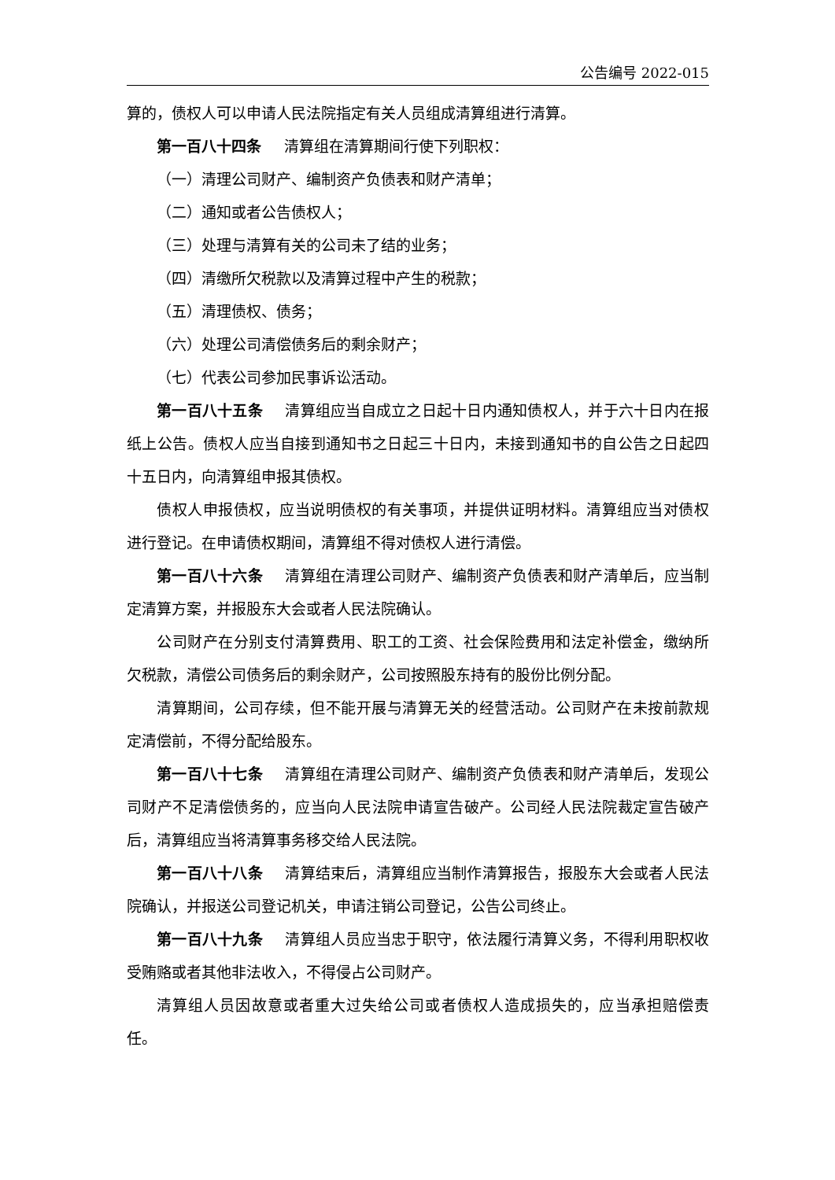公告编号 2022-015
算的，债权人可以申请人民法院指定有关人员组成清算组进行清算。
第一百八十四条 清算组在清算期间行使下列职权：
（一）清理公司财产、编制资产负债表和财产清单；
（二）通知或者公告债权人；
（三）处理与清算有关的公司未了结的业务；
（四）清缴所欠税款以及清算过程中产生的税款；
（五）清理债权、债务；
（六）处理公司清偿债务后的剩余财产；
（七）代表公司参加民事诉讼活动。
第一百八十五条 清算组应当自成立之日起十日内通知债权人，并于六十日内在报纸上公告。债权人应当自接到通知书之日起三十日内，未接到通知书的自公告之日起四十五日内，向清算组申报其债权。
债权人申报债权，应当说明债权的有关事项，并提供证明材料。清算组应当对债权进行登记。在申请债权期间，清算组不得对债权人进行清偿。
第一百八十六条 清算组在清理公司财产、编制资产负债表和财产清单后，应当制定清算方案，并报股东大会或者人民法院确认。
公司财产在分别支付清算费用、职工的工资、社会保险费用和法定补偿金，缴纳所欠税款，清偿公司债务后的剩余财产，公司按照股东持有的股份比例分配。
清算期间，公司存续，但不能开展与清算无关的经营活动。公司财产在未按前款规定清偿前，不得分配给股东。
第一百八十七条 清算组在清理公司财产、编制资产负债表和财产清单后，发现公司财产不足清偿债务的，应当向人民法院申请宣告破产。公司经人民法院裁定宣告破产后，清算组应当将清算事务移交给人民法院。
第一百八十八条 清算结束后，清算组应当制作清算报告，报股东大会或者人民法院确认，并报送公司登记机关，申请注销公司登记，公告公司终止。
第一百八十九条 清算组人员应当忠于职守，依法履行清算义务，不得利用职权收受贿赂或者其他非法收入，不得侵占公司财产。
清算组人员因故意或者重大过失给公司或者债权人造成损失的，应当承担赔偿责任。